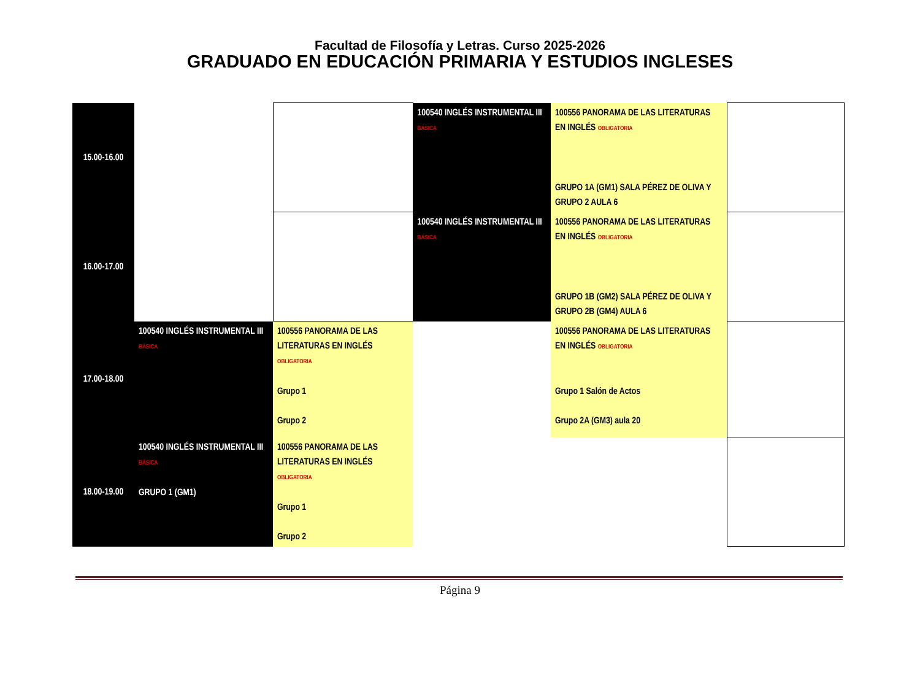Facultad de Filosofía y Letras. Curso 2025-2026
GRADUADO EN EDUCACIÓN PRIMARIA Y ESTUDIOS INGLESES
| 15.00-16.00 | | | 100540 INGLÉS INSTRUMENTAL III BÁSICA | 100556 PANORAMA DE LAS LITERATURAS EN INGLÉS OBLIGATORIA GRUPO 1A (GM1) SALA PÉREZ DE OLIVA Y GRUPO 2 AULA 6 | |
| 16.00-17.00 | | | 100540 INGLÉS INSTRUMENTAL III BÁSICA | 100556 PANORAMA DE LAS LITERATURAS EN INGLÉS OBLIGATORIA GRUPO 1B (GM2) SALA PÉREZ DE OLIVA Y GRUPO 2B (GM4) AULA 6 | |
| 17.00-18.00 | 100540 INGLÉS INSTRUMENTAL III BÁSICA | 100556 PANORAMA DE LAS LITERATURAS EN INGLÉS OBLIGATORIA Grupo 1 Grupo 2 | | 100556 PANORAMA DE LAS LITERATURAS EN INGLÉS OBLIGATORIA Grupo 1 Salón de Actos Grupo 2A (GM3) aula 20 | |
| 18.00-19.00 | 100540 INGLÉS INSTRUMENTAL III BÁSICA GRUPO 1 (GM1) | 100556 PANORAMA DE LAS LITERATURAS EN INGLÉS OBLIGATORIA Grupo 1 Grupo 2 | | | |
Página 9